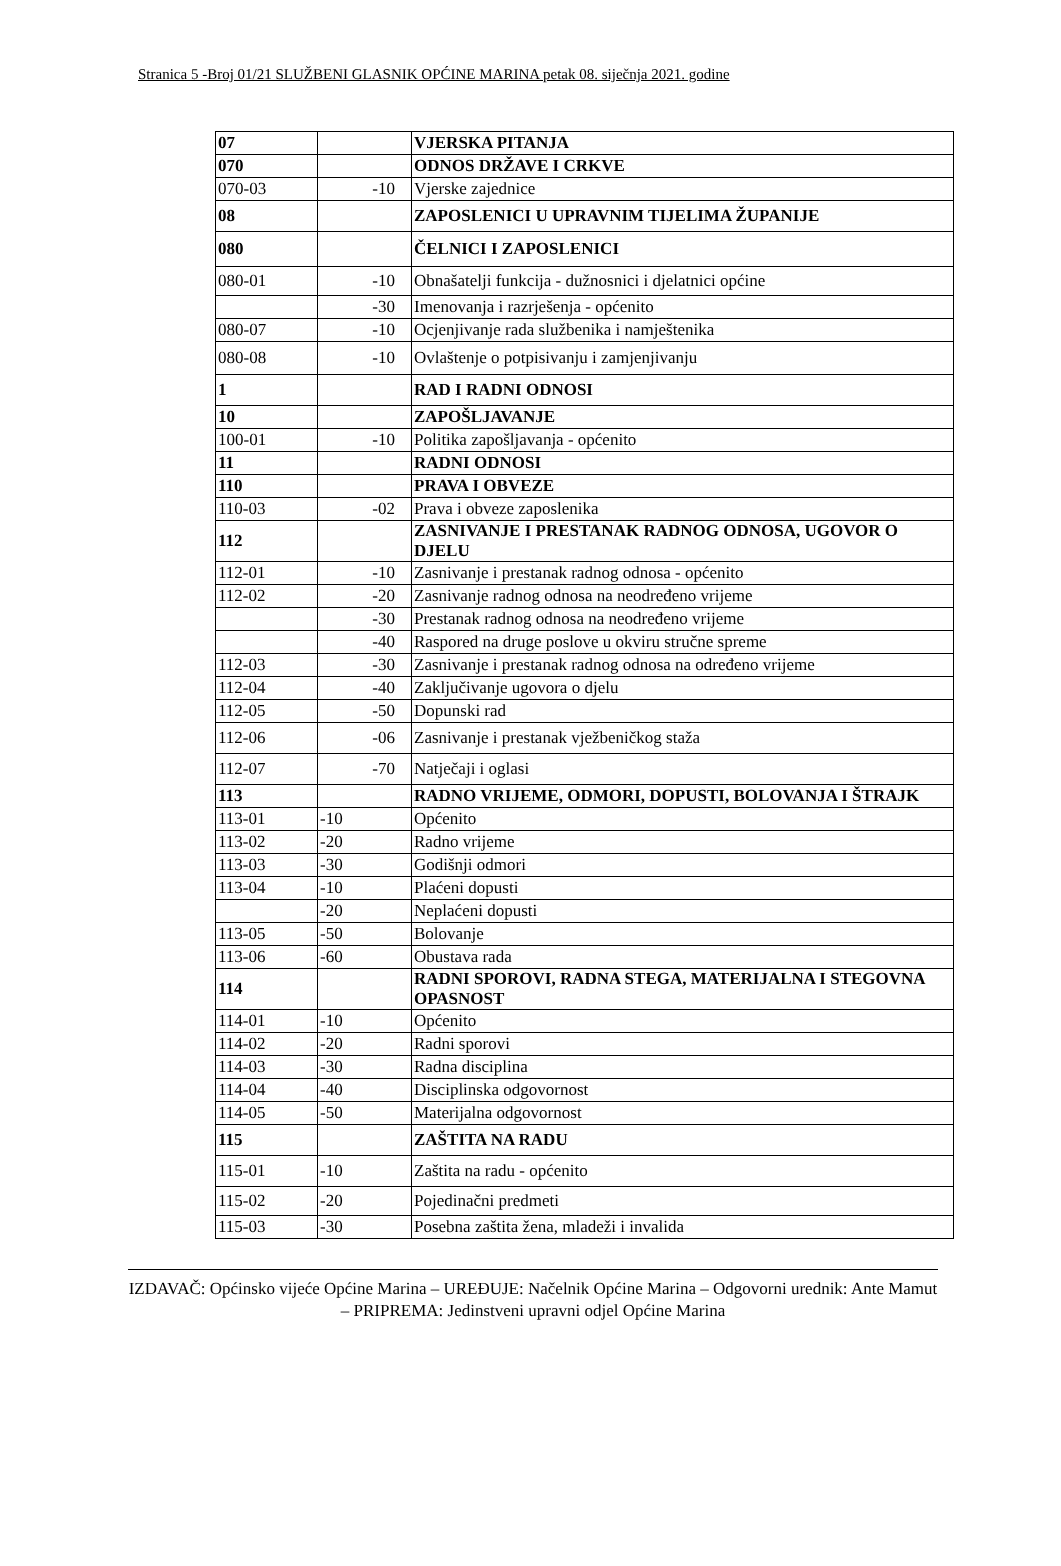Stranica 5 -Broj 01/21 SLUŽBENI GLASNIK OPĆINE MARINA petak 08. siječnja 2021. godine
| 07 | | VJERSKA PITANJA |
| 070 | | ODNOS DRŽAVE I CRKVE |
| 070-03 | -10 | Vjerske zajednice |
| 08 | | ZAPOSLENICI U UPRAVNIM TIJELIMA ŽUPANIJE |
| 080 | | ČELNICI I ZAPOSLENICI |
| 080-01 | -10 | Obnašatelji funkcija - dužnosnici i djelatnici općine |
| | -30 | Imenovanja i razrješenja - općenito |
| 080-07 | -10 | Ocjenjivanje rada službenika i namještenika |
| 080-08 | -10 | Ovlaštenje o potpisivanju i zamjenjivanju |
| 1 | | RAD I RADNI ODNOSI |
| 10 | | ZAPOŠLJAVANJE |
| 100-01 | -10 | Politika zapošljavanja - općenito |
| 11 | | RADNI ODNOSI |
| 110 | | PRAVA I OBVEZE |
| 110-03 | -02 | Prava i obveze zaposlenika |
| 112 | | ZASNIVANJE I PRESTANAK RADNOG ODNOSA, UGOVOR O DJELU |
| 112-01 | -10 | Zasnivanje i prestanak radnog odnosa - općenito |
| 112-02 | -20 | Zasnivanje radnog odnosa na neodređeno vrijeme |
| | -30 | Prestanak radnog odnosa na neodređeno vrijeme |
| | -40 | Raspored na druge poslove u okviru stručne spreme |
| 112-03 | -30 | Zasnivanje i prestanak radnog odnosa na određeno vrijeme |
| 112-04 | -40 | Zaključivanje ugovora o djelu |
| 112-05 | -50 | Dopunski rad |
| 112-06 | -06 | Zasnivanje i prestanak vježbeničkog staža |
| 112-07 | -70 | Natječaji i oglasi |
| 113 | | RADNO VRIJEME, ODMORI, DOPUSTI, BOLOVANJA I ŠTRAJK |
| 113-01 | -10 | Općenito |
| 113-02 | -20 | Radno vrijeme |
| 113-03 | -30 | Godišnji odmori |
| 113-04 | -10 | Plaćeni dopusti |
| | -20 | Neplaćeni dopusti |
| 113-05 | -50 | Bolovanje |
| 113-06 | -60 | Obustava rada |
| 114 | | RADNI SPOROVI, RADNA STEGA, MATERIJALNA I STEGOVNA OPASNOST |
| 114-01 | -10 | Općenito |
| 114-02 | -20 | Radni sporovi |
| 114-03 | -30 | Radna disciplina |
| 114-04 | -40 | Disciplinska odgovornost |
| 114-05 | -50 | Materijalna odgovornost |
| 115 | | ZAŠTITA NA RADU |
| 115-01 | -10 | Zaštita na radu - općenito |
| 115-02 | -20 | Pojedinačni predmeti |
| 115-03 | -30 | Posebna zaštita žena, mladeži i invalida |
IZDAVAČ: Općinsko vijeće Općine Marina – UREĐUJE: Načelnik Općine Marina – Odgovorni urednik: Ante Mamut – PRIPREMA: Jedinstveni upravni odjel Općine Marina